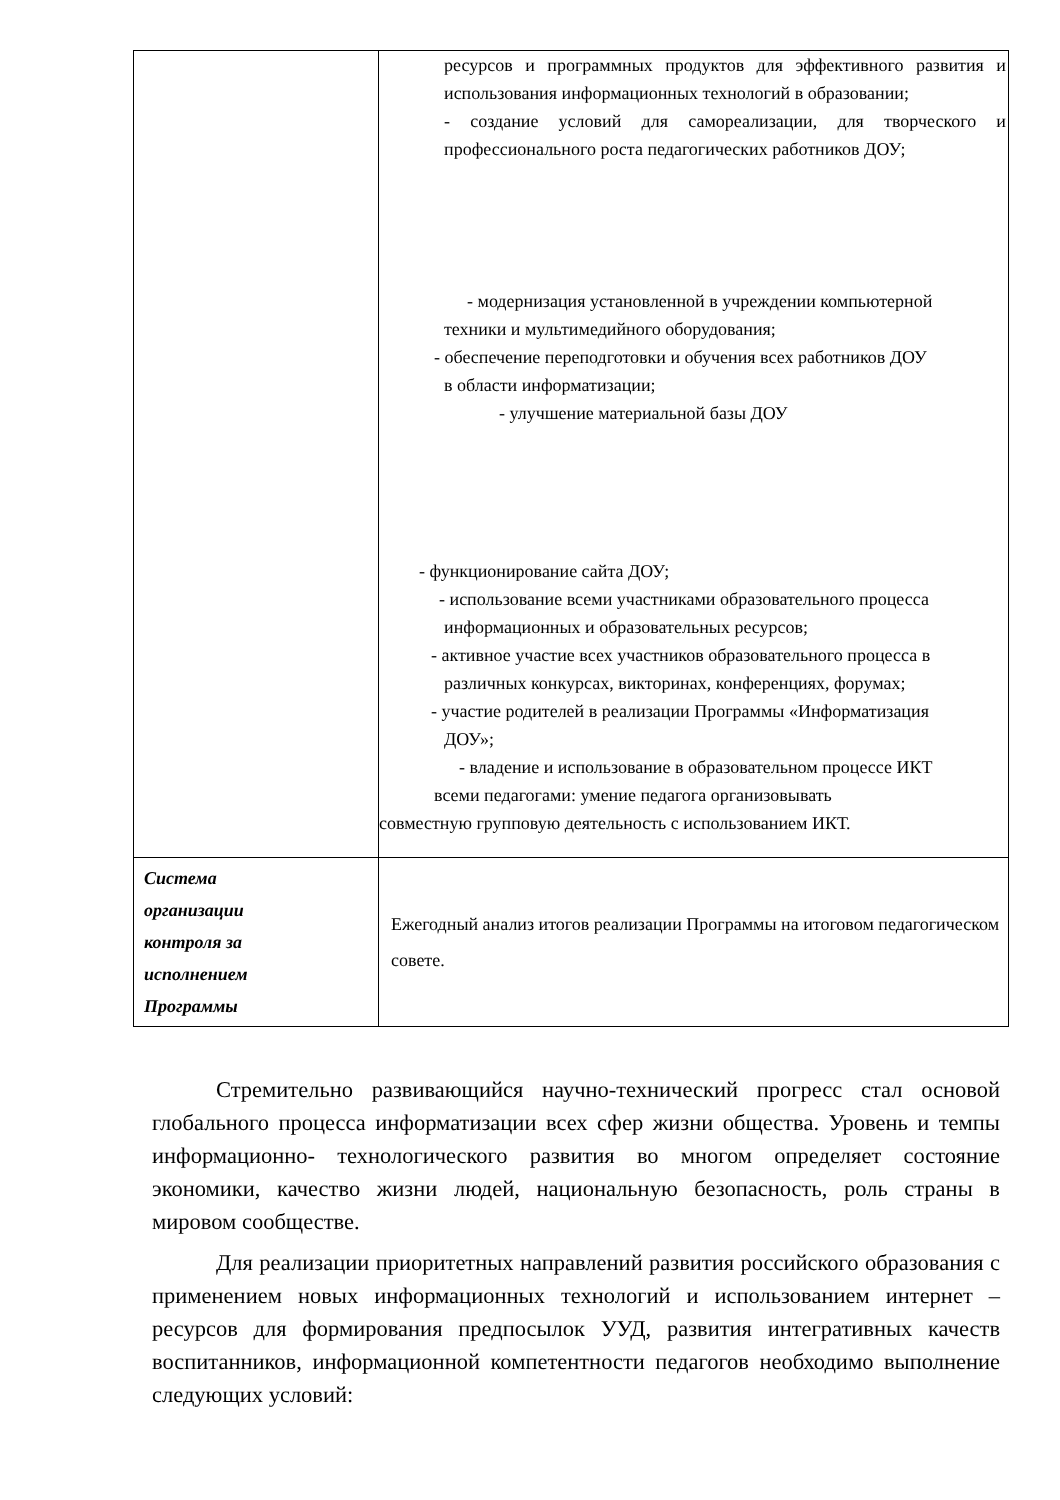| | ресурсов и программных продуктов для эффективного развития и использования информационных технологий в образовании; - создание условий для самореализации, для творческого и профессионального роста педагогических работников ДОУ; - модернизация установленной в учреждении компьютерной техники и мультимедийного оборудования; - обеспечение переподготовки и обучения всех работников ДОУ в области информатизации; - улучшение материальной базы ДОУ - функционирование сайта ДОУ; - использование всеми участниками образовательного процесса информационных и образовательных ресурсов; - активное участие всех участников образовательного процесса в различных конкурсах, викторинах, конференциях, форумах; - участие родителей в реализации Программы «Информатизация ДОУ»; - владение и использование в образовательном процессе ИКТ всеми педагогами: умение педагога организовывать совместную групповую деятельность с использованием ИКТ. |
| Система организации контроля за исполнением Программы | Ежегодный анализ итогов реализации Программы на итоговом педагогическом совете. |
Стремительно развивающийся научно-технический прогресс стал основой глобального процесса информатизации всех сфер жизни общества. Уровень и темпы информационно- технологического развития во многом определяет состояние экономики, качество жизни людей, национальную безопасность, роль страны в мировом сообществе.
Для реализации приоритетных направлений развития российского образования с применением новых информационных технологий и использованием интернет – ресурсов для формирования предпосылок УУД, развития интегративных качеств воспитанников, информационной компетентности педагогов необходимо выполнение следующих условий: